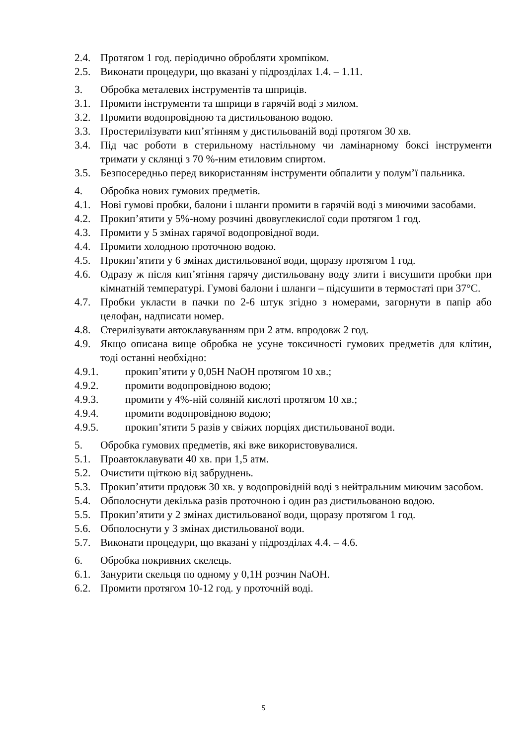2.4. Протягом 1 год. періодично обробляти хромпіком.
2.5. Виконати процедури, що вказані у підрозділах 1.4. – 1.11.
3. Обробка металевих інструментів та шприців.
3.1. Промити інструменти та шприци в гарячій воді з милом.
3.2. Промити водопровідною та дистильованою водою.
3.3. Простерилізувати кип’ятінням у дистильованій воді протягом 30 хв.
3.4. Під час роботи в стерильному настільному чи ламінарному боксі інструменти тримати у склянці з 70 %-ним етиловим спиртом.
3.5. Безпосередньо перед використанням інструменти обпалити у полум’ї пальника.
4. Обробка нових гумових предметів.
4.1. Нові гумові пробки, балони і шланги промити в гарячій воді з миючими засобами.
4.2. Прокип’ятити у 5%-ному розчині двовуглекислої соди протягом 1 год.
4.3. Промити у 5 змінах гарячої водопровідної води.
4.4. Промити холодною проточною водою.
4.5. Прокип’ятити у 6 змінах дистильованої води, щоразу протягом 1 год.
4.6. Одразу ж після кип’ятіння гарячу дистильовану воду злити і висушити пробки при кімнатній температурі. Гумові балони і шланги – підсушити в термостаті при 37°С.
4.7. Пробки укласти в пачки по 2-6 штук згідно з номерами, загорнути в папір або целофан, надписати номер.
4.8. Стерилізувати автоклавуванням при 2 атм. впродовж 2 год.
4.9. Якщо описана вище обробка не усуне токсичності гумових предметів для клітин, тоді останні необхідно:
4.9.1. прокип’ятити у 0,05Н NaOH протягом 10 хв.;
4.9.2. промити водопровідною водою;
4.9.3. промити у 4%-ній соляній кислоті протягом 10 хв.;
4.9.4. промити водопровідною водою;
4.9.5. прокип’ятити 5 разів у свіжих порціях дистильованої води.
5. Обробка гумових предметів, які вже використовувалися.
5.1. Проавтоклавувати 40 хв. при 1,5 атм.
5.2. Очистити щіткою від забруднень.
5.3. Прокип’ятити продовж 30 хв. у водопровідній воді з нейтральним миючим засобом.
5.4. Обполоснути декілька разів проточною і один раз дистильованою водою.
5.5. Прокип’ятити у 2 змінах дистильованої води, щоразу протягом 1 год.
5.6. Обполоснути у 3 змінах дистильованої води.
5.7. Виконати процедури, що вказані у підрозділах 4.4. – 4.6.
6. Обробка покривних скелець.
6.1. Занурити скельця по одному у 0,1Н розчин NaOH.
6.2. Промити протягом 10-12 год. у проточній воді.
5